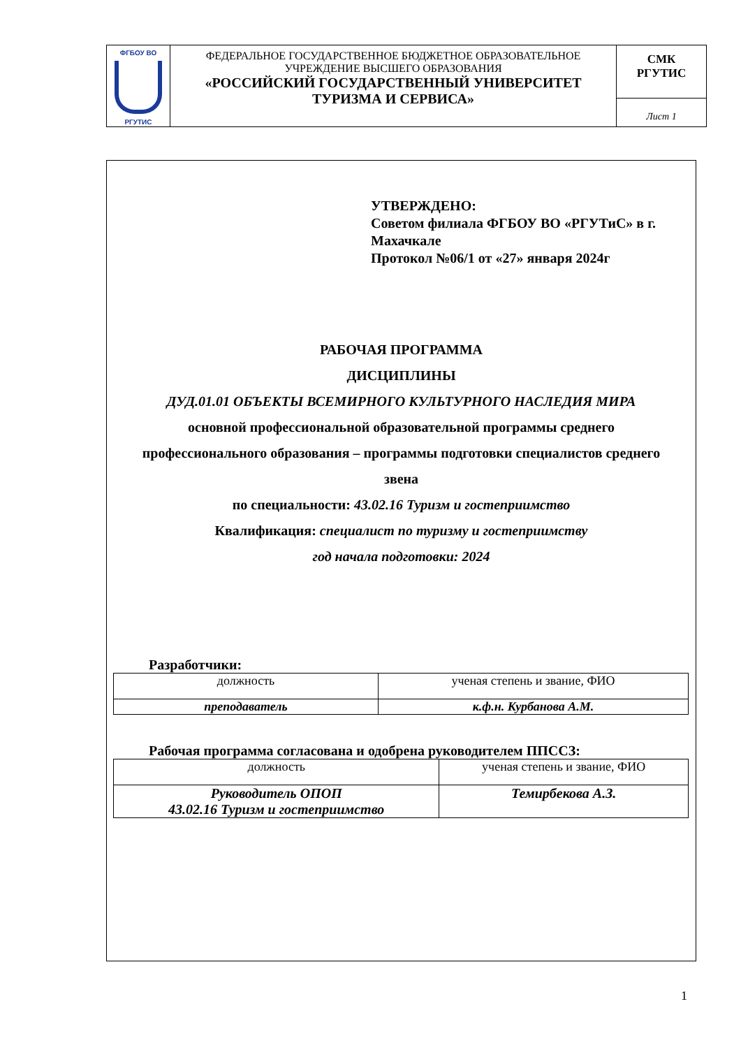| ФГБОУ ВО РГУТИС | ФЕДЕРАЛЬНОЕ ГОСУДАРСТВЕННОЕ БЮДЖЕТНОЕ ОБРАЗОВАТЕЛЬНОЕ УЧРЕЖДЕНИЕ ВЫСШЕГО ОБРАЗОВАНИЯ «РОССИЙСКИЙ ГОСУДАРСТВЕННЫЙ УНИВЕРСИТЕТ ТУРИЗМА И СЕРВИСА» | СМК РГУТИС Лист 1 |
УТВЕРЖДЕНО:
Советом филиала ФГБОУ ВО «РГУТиС» в г.
Махачкале
Протокол №06/1 от «27» января 2024г
РАБОЧАЯ ПРОГРАММА
ДИСЦИПЛИНЫ
ДУД.01.01 ОБЪЕКТЫ ВСЕМИРНОГО КУЛЬТУРНОГО НАСЛЕДИЯ МИРА
основной профессиональной образовательной программы среднего
профессионального образования – программы подготовки специалистов среднего
звена
по специальности: 43.02.16 Туризм и гостеприимство
Квалификация: специалист по туризму и гостеприимству
год начала подготовки: 2024
Разработчики:
| должность | ученая степень и звание, ФИО |
| преподаватель | к.ф.н. Курбанова А.М. |
Рабочая программа согласована и одобрена руководителем ППССЗ:
| должность | ученая степень и звание, ФИО |
| Руководитель ОПОП 43.02.16 Туризм и гостеприимство | Темирбекова А.З. |
1